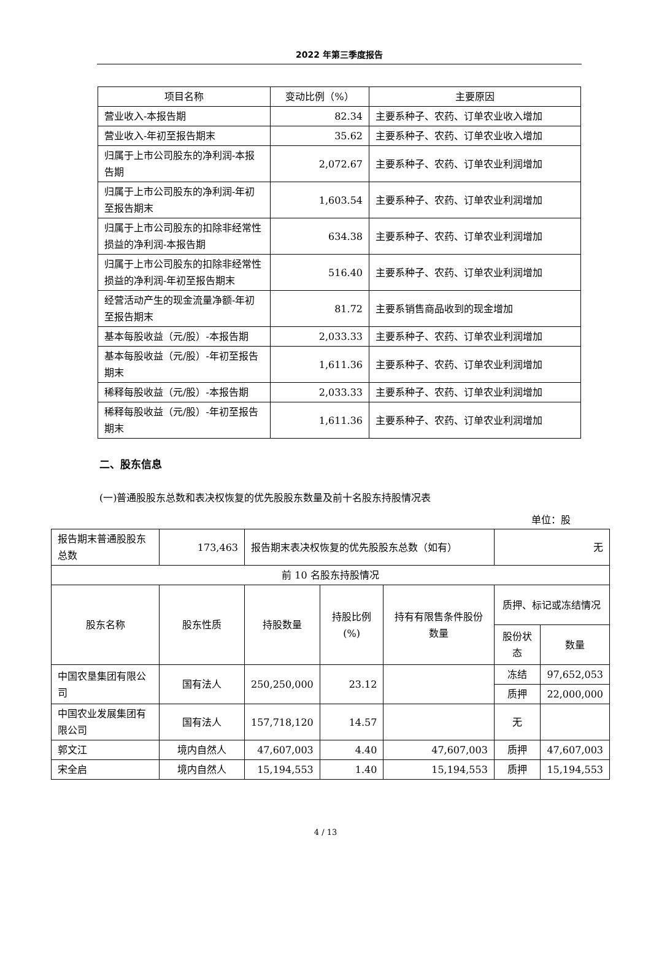2022 年第三季度报告
| 项目名称 | 变动比例（%） | 主要原因 |
| --- | --- | --- |
| 营业收入-本报告期 | 82.34 | 主要系种子、农药、订单农业收入增加 |
| 营业收入-年初至报告期末 | 35.62 | 主要系种子、农药、订单农业收入增加 |
| 归属于上市公司股东的净利润-本报告期 | 2,072.67 | 主要系种子、农药、订单农业利润增加 |
| 归属于上市公司股东的净利润-年初至报告期末 | 1,603.54 | 主要系种子、农药、订单农业利润增加 |
| 归属于上市公司股东的扣除非经常性损益的净利润-本报告期 | 634.38 | 主要系种子、农药、订单农业利润增加 |
| 归属于上市公司股东的扣除非经常性损益的净利润-年初至报告期末 | 516.40 | 主要系种子、农药、订单农业利润增加 |
| 经营活动产生的现金流量净额-年初至报告期末 | 81.72 | 主要系销售商品收到的现金增加 |
| 基本每股收益（元/股）-本报告期 | 2,033.33 | 主要系种子、农药、订单农业利润增加 |
| 基本每股收益（元/股）-年初至报告期末 | 1,611.36 | 主要系种子、农药、订单农业利润增加 |
| 稀释每股收益（元/股）-本报告期 | 2,033.33 | 主要系种子、农药、订单农业利润增加 |
| 稀释每股收益（元/股）-年初至报告期末 | 1,611.36 | 主要系种子、农药、订单农业利润增加 |
二、股东信息
(一)普通股股东总数和表决权恢复的优先股股东数量及前十名股东持股情况表
单位：股
| 报告期末普通股股东总数 | 173,463 | 报告期末表决权恢复的优先股股东总数（如有） | | | 无 | |
| 前 10 名股东持股情况 | | | | | | |
| 股东名称 | 股东性质 | 持股数量 | 持股比例(%) | 持有有限售条件股份数量 | 质押、标记或冻结情况 | |
| | | | | | 股份状态 | 数量 |
| 中国农垦集团有限公司 | 国有法人 | 250,250,000 | 23.12 | | 冻结 | 97,652,053 |
| | | | | | 质押 | 22,000,000 |
| 中国农业发展集团有限公司 | 国有法人 | 157,718,120 | 14.57 | | 无 | |
| 郭文江 | 境内自然人 | 47,607,003 | 4.40 | 47,607,003 | 质押 | 47,607,003 |
| 宋全启 | 境内自然人 | 15,194,553 | 1.40 | 15,194,553 | 质押 | 15,194,553 |
4 / 13